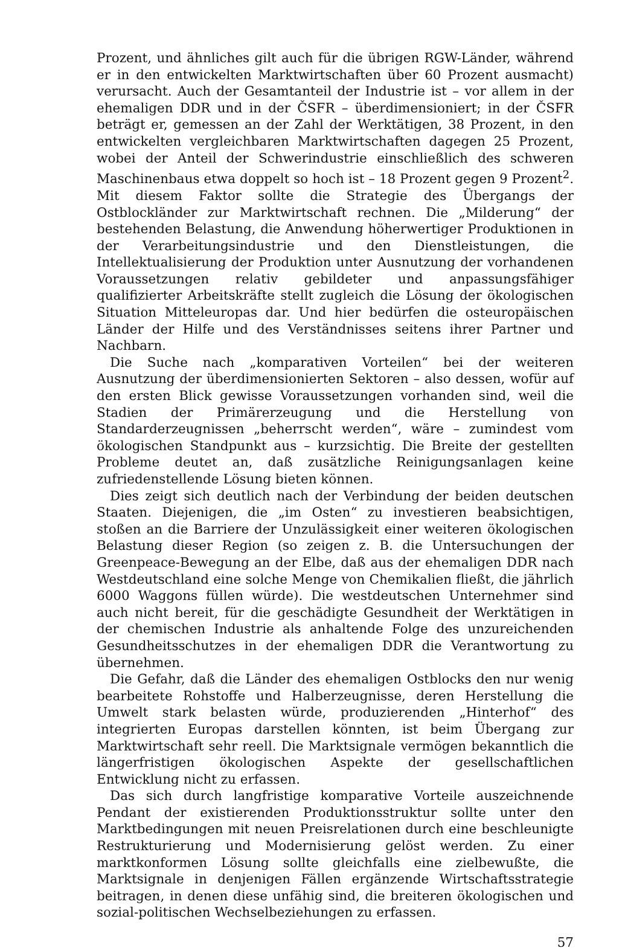Prozent, und ähnliches gilt auch für die übrigen RGW-Länder, während er in den entwickelten Marktwirtschaften über 60 Prozent ausmacht) verursacht. Auch der Gesamtanteil der Industrie ist – vor allem in der ehemaligen DDR und in der ČSFR – überdimensioniert; in der ČSFR beträgt er, gemessen an der Zahl der Werktätigen, 38 Prozent, in den entwickelten vergleichbaren Marktwirtschaften dagegen 25 Prozent, wobei der Anteil der Schwerindustrie einschließlich des schweren Maschinenbaus etwa doppelt so hoch ist – 18 Prozent gegen 9 Prozent<sup>2</sup>. Mit diesem Faktor sollte die Strategie des Übergangs der Ostblockländer zur Marktwirtschaft rechnen. Die „Milderung“ der bestehenden Belastung, die Anwendung höherwertiger Produktionen in der Verarbeitungsindustrie und den Dienstleistungen, die Intellektualisierung der Produktion unter Ausnutzung der vorhandenen Voraussetzungen relativ gebildeter und anpassungsfähiger qualifizierter Arbeitskräfte stellt zugleich die Lösung der ökologischen Situation Mitteleuropas dar. Und hier bedürfen die osteuropäischen Länder der Hilfe und des Verständnisses seitens ihrer Partner und Nachbarn.
Die Suche nach „komparativen Vorteilen“ bei der weiteren Ausnutzung der überdimensionierten Sektoren – also dessen, wofür auf den ersten Blick gewisse Voraussetzungen vorhanden sind, weil die Stadien der Primärerzeugung und die Herstellung von Standarderzeugnissen „beherrscht werden“, wäre – zumindest vom ökologischen Standpunkt aus – kurzsichtig. Die Breite der gestellten Probleme deutet an, daß zusätzliche Reinigungsanlagen keine zufriedenstellende Lösung bieten können.
Dies zeigt sich deutlich nach der Verbindung der beiden deutschen Staaten. Diejenigen, die „im Osten“ zu investieren beabsichtigen, stoßen an die Barriere der Unzulässigkeit einer weiteren ökologischen Belastung dieser Region (so zeigen z. B. die Untersuchungen der Greenpeace-Bewegung an der Elbe, daß aus der ehemaligen DDR nach Westdeutschland eine solche Menge von Chemikalien fließt, die jährlich 6000 Waggons füllen würde). Die westdeutschen Unternehmer sind auch nicht bereit, für die geschädigte Gesundheit der Werktätigen in der chemischen Industrie als anhaltende Folge des unzureichenden Gesundheitsschutzes in der ehemaligen DDR die Verantwortung zu übernehmen.
Die Gefahr, daß die Länder des ehemaligen Ostblocks den nur wenig bearbeitete Rohstoffe und Halberzeugnisse, deren Herstellung die Umwelt stark belasten würde, produzierenden „Hinterhof“ des integrierten Europas darstellen könnten, ist beim Übergang zur Marktwirtschaft sehr reell. Die Marktsignale vermögen bekanntlich die längerfristigen ökologischen Aspekte der gesellschaftlichen Entwicklung nicht zu erfassen.
Das sich durch langfristige komparative Vorteile auszeichnende Pendant der existierenden Produktionsstruktur sollte unter den Marktbedingungen mit neuen Preisrelationen durch eine beschleunigte Restrukturierung und Modernisierung gelöst werden. Zu einer marktkonformen Lösung sollte gleichfalls eine zielbewußte, die Marktsignale in denjenigen Fällen ergänzende Wirtschaftsstrategie beitragen, in denen diese unfähig sind, die breiteren ökologischen und sozial-politischen Wechselbeziehungen zu erfassen.
57